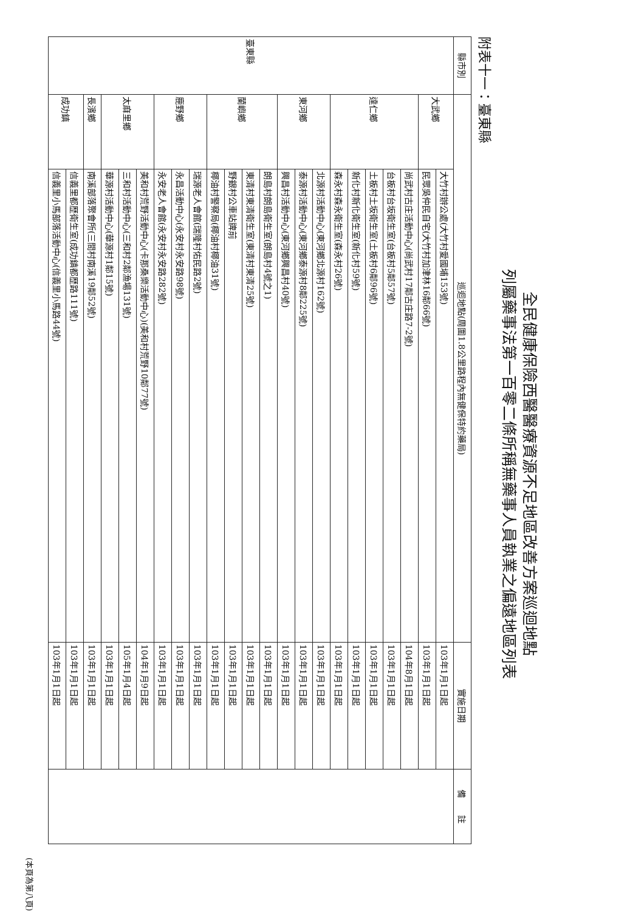全民健康保險西醫醫療資源不足地區改善方案巡迴地點
列屬藥事法第一百零二條所稱無藥事人員執業之偏遠地區列表
附表十一：臺東縣
| 縣市別 | 巡迴地點(周圍1.8公里路程內無健保特約藥局) | | 實施日期 | 備 註 |
| --- | --- | --- | --- | --- |
| 臺東縣 | 大武鄉 | 大竹村辦公處(大竹村愛國埔153號) | 103年1月1日起 | |
| | | 民眾吳仲民自宅(大竹村加津林16鄰66號) | 103年1月1日起 | |
| | 達仁鄉 | 尚武村古庄活動中心(尚武村17鄰古庄路7-2號) | 104年8月1日起 | |
| | | 台板村台坂衛生室(台板村5鄰57號) | 103年1月1日起 | |
| | | 土板村土坂衛生室(土板村6鄰96號) | 103年1月1日起 | |
| | | 新化村新化衛生室(新化村59號) | 103年1月1日起 | |
| | | 森永村森永衛生室(森永村26號) | 103年1月1日起 | |
| | 東河鄉 | 北源村活動中心(東河鄉北源村162號) | 103年1月1日起 | |
| | | 泰源村活動中心(東河鄉泰源村8鄰225號) | 103年1月1日起 | |
| | | 興昌村活動中心(東河鄉興昌村40號) | 103年1月1日起 | |
| | 蘭嶼鄉 | 朗島村朗島衛生室(朗島村4號之1) | 103年1月1日起 | |
| | | 東清村東清衛生室(東清村東清25號) | 103年1月1日起 | |
| | | 野銀村公車站牌前 | 103年1月1日起 | |
| | | 椰油村警察局(椰油村椰油31號) | 103年1月1日起 | |
| | 鹿野鄉 | 瑞源老人會館(瑞隆村佑民路2號) | 103年1月1日起 | |
| | | 永昌活動中心(永安村永安路98號) | 103年1月1日起 | |
| | | 永安老人會館(永安村永安路282號) | 103年1月1日起 | |
| | 太麻里鄉 | 美和村荒野活動中心(卡那桑樂活動中心)(美和村荒野10鄰77號) | 104年1月9日起 | |
| | | 三和村活動中心(三和村2鄰漁場131號) | 105年1月4日起 | |
| | | 華源村活動中心(華源村1鄰15號) | 103年1月1日起 | |
| | 長濱鄉 | 南溪部落聚會所(三間村南溪19鄰52號) | 103年1月1日起 | |
| | 成功鎮 | 信義里都歷衛生室(成功鎮都歷路111號) | 103年1月1日起 | |
| | | 信義里小馬部落活動中心(信義里小馬路44號) | 103年1月1日起 | |
(本頁為第八頁)